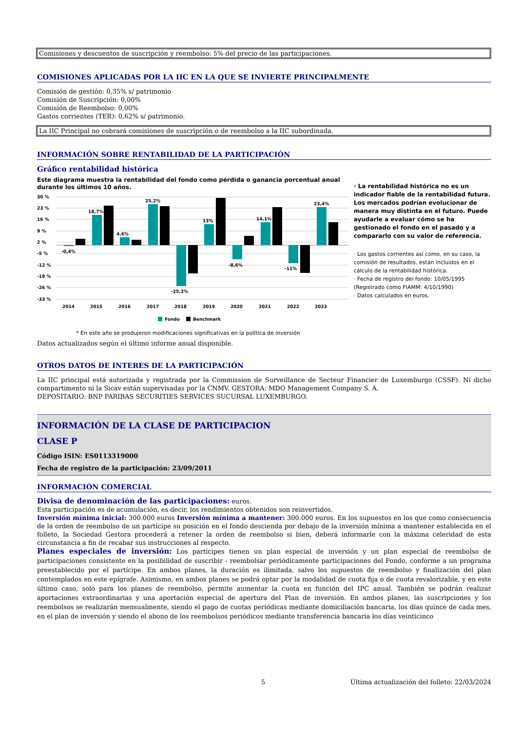Comisiones y descuentos de suscripción y reembolso: 5% del precio de las participaciones.
COMISIONES APLICADAS POR LA IIC EN LA QUE SE INVIERTE PRINCIPALMENTE
Comisión de gestión: 0,35% s/ patrimonio
Comisión de Suscripción: 0,00%
Comisión de Reembolso: 0,00%
Gastos corrientes (TER): 0,62% s/ patrimonio.
La IIC Principal no cobrará comisiones de suscripción o de reembolso a la IIC subordinada.
INFORMACIÓN SOBRE RENTABILIDAD DE LA PARTICIPACIÓN
Gráfico rentabilidad histórica
Este diagrama muestra la rentabilidad del fondo como pérdida o ganancia porcentual anual
durante los últimos 10 años.
30 %
23 %
16 %
9 %
2 %
-5 %
-12 %
-19 %
-26 %
-33 %
-0,4%
18,7%
4,6%
25,2%
-25,2%
13%
-8,6%
14,1%
-11%
23,4%
2014
2015
2016
2017
2018
2019
2020
2021
2022
2023
Fondo
Benchmark
* En este año se produjeron modificaciones significativas en la política de inversión
· La rentabilidad histórica no es un indicador fiable de la rentabilidad futura. Los mercados podrían evolucionar de manera muy distinta en el futuro. Puede ayudarle a evaluar cómo se ha gestionado el fondo en el pasado y a compararlo con su valor de referencia.
· Los gastos corrientes así como, en su caso, la comisión de resultados, están incluidos en el cálculo de la rentabilidad histórica.
· Fecha de registro del fondo: 10/05/1995
(Registrado como FIAMM: 4/10/1990)
· Datos calculados en euros.
Datos actualizados según el último informe anual disponible.
OTROS DATOS DE INTERES DE LA PARTICIPACIÓN
La IIC principal está autorizada y registrada por la Commission de Surveillance de Secteur Financier de Luxemburgo (CSSF). Ni dicho compartimento ni la Sicav están supervisadas por la CNMV. GESTORA: MDO Management Company S. A.
DEPOSITARIO: BNP PARIBAS SECURITIES SERVICES SUCURSAL LUXEMBURGO.
INFORMACIÓN DE LA CLASE DE PARTICIPACION
CLASE P
Código ISIN: ES0113319000
Fecha de registro de la participación: 23/09/2011
INFORMACIÓN COMERCIAL
Divisa de denominación de las participaciones: euros.
Esta participación es de acumulación, es decir, los rendimientos obtenidos son reinvertidos.
Inversión mínima inicial: 300.000 euros Inversión mínima a mantener: 300.000 euros. En los supuestos en los que como consecuencia de la orden de reembolso de un partícipe su posición en el fondo descienda por debajo de la inversión mínima a mantener establecida en el folleto, la Sociedad Gestora procederá a retener la orden de reembolso si bien, deberá informarle con la máxima celeridad de esta circunstancia a fin de recabar sus instrucciones al respecto.
Planes especiales de inversión: Los partícipes tienen un plan especial de inversión y un plan especial de reembolso de participaciones consistente en la posibilidad de suscribir - reembolsar periódicamente participaciones del Fondo, conforme a un programa preestablecido por el partícipe. En ambos planes, la duración es ilimitada, salvo los supuestos de reembolso y finalización del plan contemplados en este epígrafe. Asimismo, en ambos planes se podrá optar por la modalidad de cuota fija o de cuota revalorizable, y en este último caso, solo para los planes de reembolso, permite aumentar la cuota en función del IPC anual. También se podrán realizar aportaciones extraordinarias y una aportación especial de apertura del Plan de inversión. En ambos planes, las suscripciones y los reembolsos se realizarán mensualmente, siendo el pago de cuotas periódicas mediante domiciliación bancaria, los días quince de cada mes, en el plan de inversión y siendo el abono de los reembolsos periódicos mediante transferencia bancaria los días veinticinco
5 Última actualización del folleto: 22/03/2024